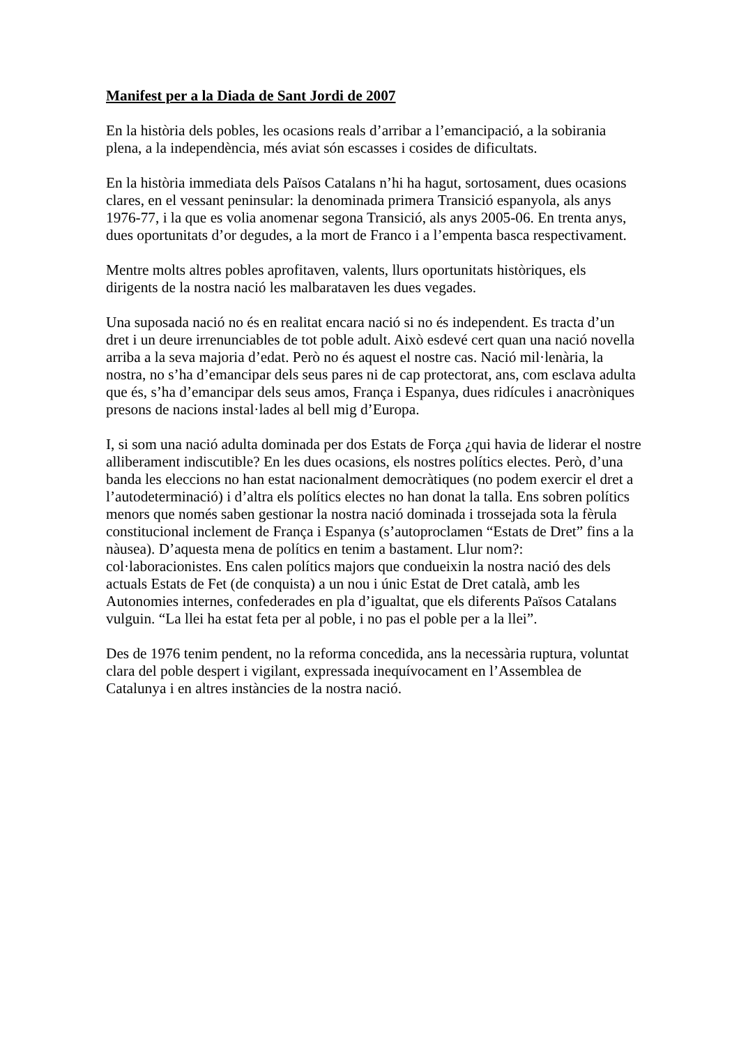Manifest per a la Diada de Sant Jordi de 2007
En la història dels pobles, les ocasions reals d’arribar a l’emancipació, a la sobirania plena, a la independència, més aviat són escasses i cosides de dificultats.
En la història immediata dels Països Catalans n’hi ha hagut, sortosament, dues ocasions clares, en el vessant peninsular: la denominada primera Transició espanyola, als anys 1976-77, i la que es volia anomenar segona Transició, als anys 2005-06. En trenta anys, dues oportunitats d’or degudes, a la mort de Franco i a l’empenta basca respectivament.
Mentre molts altres pobles aprofitaven, valents, llurs oportunitats històriques, els dirigents de la nostra nació les malbarataven les dues vegades.
Una suposada nació no és en realitat encara nació si no és independent. Es tracta d’un dret i un deure irrenunciables de tot poble adult. Això esdevé cert quan una nació novella arriba a la seva majoria d’edat. Però no és aquest el nostre cas. Nació mil·lenària, la nostra, no s’ha d’emancipar dels seus pares ni de cap protectorat, ans, com esclava adulta que és, s’ha d’emancipar dels seus amos, França i Espanya, dues ridícules i anacròniques presons de nacions instal·lades al bell mig d’Europa.
I, si som una nació adulta dominada per dos Estats de Força ¿qui havia de liderar el nostre alliberament indiscutible? En les dues ocasions, els nostres polítics electes. Però, d’una banda les eleccions no han estat nacionalment democràtiques (no podem exercir el dret a l’autodeterminació) i d’altra els polítics electes no han donat la talla. Ens sobren polítics menors que només saben gestionar la nostra nació dominada i trossejada sota la fèrula constitucional inclement de França i Espanya (s’autoproclamen “Estats de Dret” fins a la nàusea). D’aquesta mena de polítics en tenim a bastament. Llur nom?: col·laboracionistes. Ens calen polítics majors que condueixin la nostra nació des dels actuals Estats de Fet (de conquista) a un nou i únic Estat de Dret català, amb les Autonomies internes, confederades en pla d’igualtat, que els diferents Països Catalans vulguin. “La llei ha estat feta per al poble, i no pas el poble per a la llei”.
Des de 1976 tenim pendent, no la reforma concedida, ans la necessària ruptura, voluntat clara del poble despert i vigilant, expressada inequívocament en l’Assemblea de Catalunya i en altres instàncies de la nostra nació.